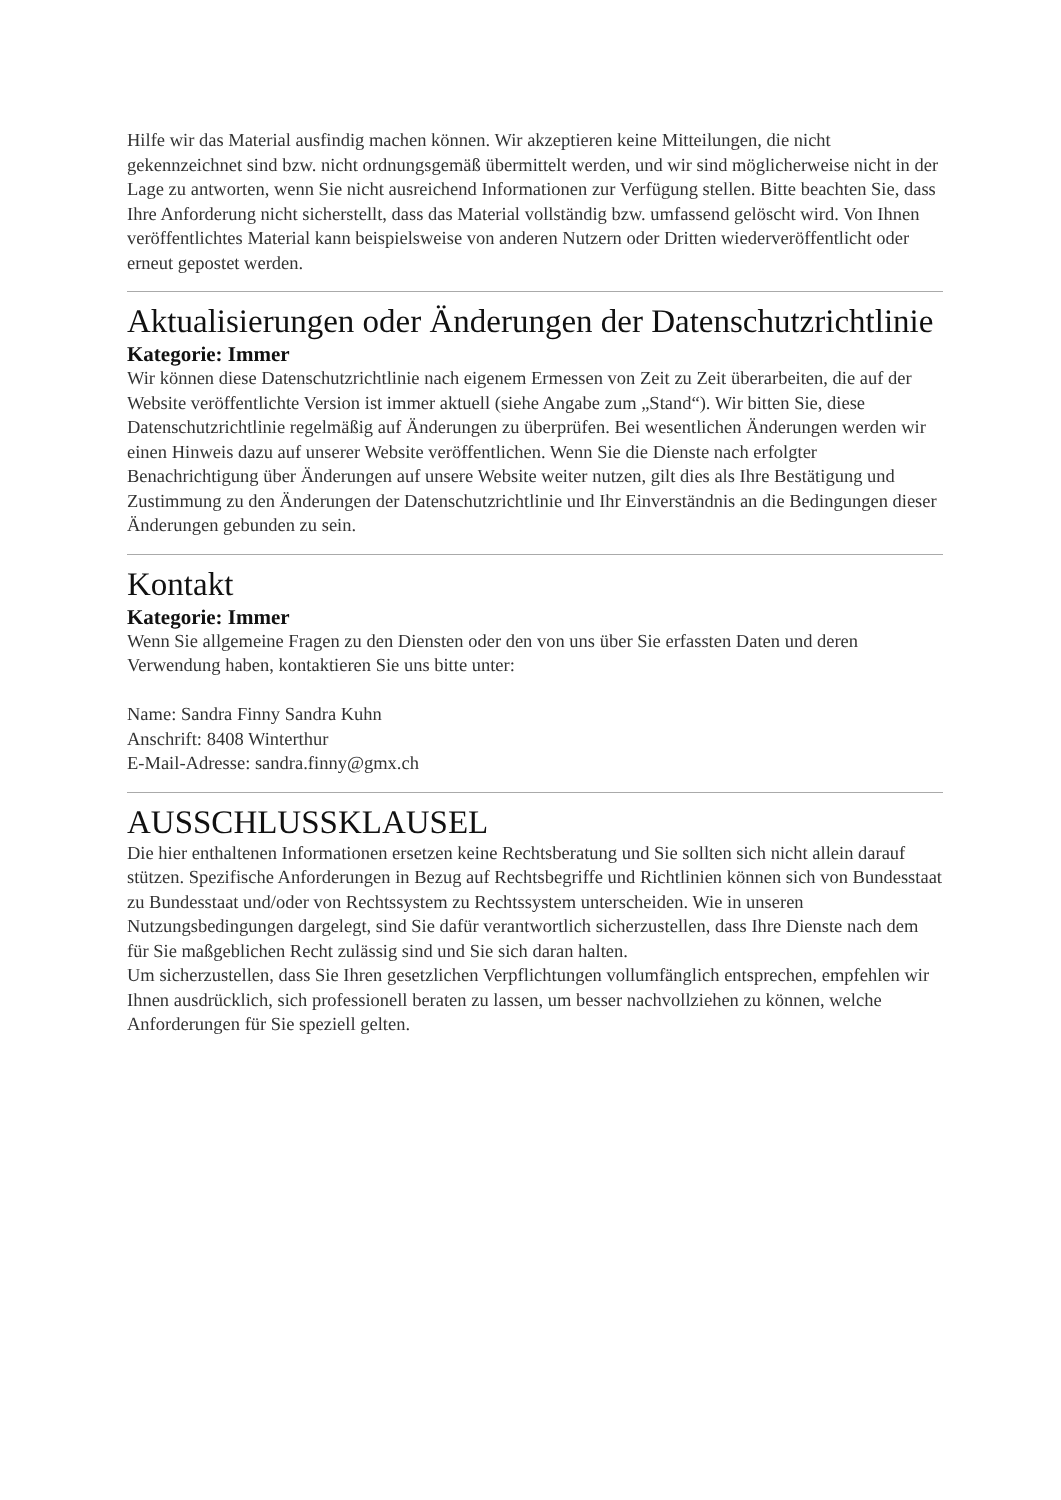Hilfe wir das Material ausfindig machen können. Wir akzeptieren keine Mitteilungen, die nicht gekennzeichnet sind bzw. nicht ordnungsgemäß übermittelt werden, und wir sind möglicherweise nicht in der Lage zu antworten, wenn Sie nicht ausreichend Informationen zur Verfügung stellen. Bitte beachten Sie, dass Ihre Anforderung nicht sicherstellt, dass das Material vollständig bzw. umfassend gelöscht wird. Von Ihnen veröffentlichtes Material kann beispielsweise von anderen Nutzern oder Dritten wiederveröffentlicht oder erneut gepostet werden.
Aktualisierungen oder Änderungen der Datenschutzrichtlinie
Kategorie: Immer
Wir können diese Datenschutzrichtlinie nach eigenem Ermessen von Zeit zu Zeit überarbeiten, die auf der Website veröffentlichte Version ist immer aktuell (siehe Angabe zum „Stand“). Wir bitten Sie, diese Datenschutzrichtlinie regelmäßig auf Änderungen zu überprüfen. Bei wesentlichen Änderungen werden wir einen Hinweis dazu auf unserer Website veröffentlichen. Wenn Sie die Dienste nach erfolgter Benachrichtigung über Änderungen auf unsere Website weiter nutzen, gilt dies als Ihre Bestätigung und Zustimmung zu den Änderungen der Datenschutzrichtlinie und Ihr Einverständnis an die Bedingungen dieser Änderungen gebunden zu sein.
Kontakt
Kategorie: Immer
Wenn Sie allgemeine Fragen zu den Diensten oder den von uns über Sie erfassten Daten und deren Verwendung haben, kontaktieren Sie uns bitte unter:
Name: Sandra Finny Sandra Kuhn
Anschrift: 8408 Winterthur
E-Mail-Adresse: sandra.finny@gmx.ch
AUSSCHLUSSKLAUSEL
Die hier enthaltenen Informationen ersetzen keine Rechtsberatung und Sie sollten sich nicht allein darauf stützen. Spezifische Anforderungen in Bezug auf Rechtsbegriffe und Richtlinien können sich von Bundesstaat zu Bundesstaat und/oder von Rechtssystem zu Rechtssystem unterscheiden. Wie in unseren Nutzungsbedingungen dargelegt, sind Sie dafür verantwortlich sicherzustellen, dass Ihre Dienste nach dem für Sie maßgeblichen Recht zulässig sind und Sie sich daran halten.
Um sicherzustellen, dass Sie Ihren gesetzlichen Verpflichtungen vollumfänglich entsprechen, empfehlen wir Ihnen ausdrücklich, sich professionell beraten zu lassen, um besser nachvollziehen zu können, welche Anforderungen für Sie speziell gelten.